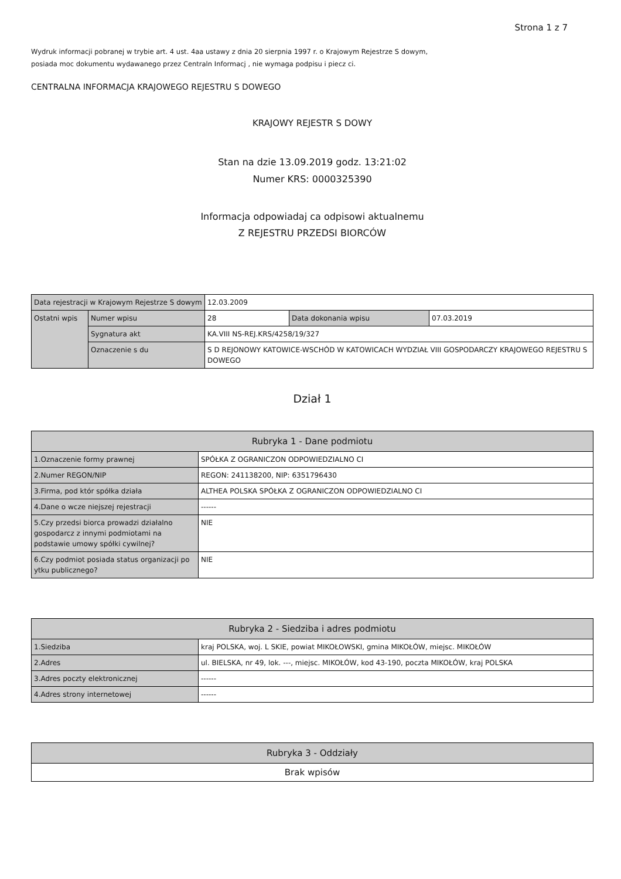Strona 1 z 7
Wydruk informacji pobranej w trybie art. 4 ust. 4aa ustawy z dnia 20 sierpnia 1997 r. o Krajowym Rejestrze S dowym,
posiada moc dokumentu wydawanego przez Centraln Informacj , nie wymaga podpisu i piecz ci.
CENTRALNA INFORMACJA KRAJOWEGO REJESTRU S DOWEGO
KRAJOWY REJESTR S DOWY
Stan na dzie 13.09.2019 godz. 13:21:02
Numer KRS: 0000325390
Informacja odpowiadaj ca odpisowi aktualnemu
Z REJESTRU PRZEDSI BIORCÓW
| Data rejestracji w Krajowym Rejestrze S dowym | | 12.03.2009 | | |
| Ostatni wpis | Numer wpisu | 28 | Data dokonania wpisu | 07.03.2019 |
| | Sygnatura akt | KA.VIII NS-REJ.KRS/4258/19/327 | | |
| | Oznaczenie s du | S D REJONOWY KATOWICE-WSCHÓD W KATOWICACH WYDZIAŁ VIII GOSPODARCZY KRAJOWEGO REJESTRU S DOWEGO | | |
Dział 1
| Rubryka 1 - Dane podmiotu | |
| --- | --- |
| 1.Oznaczenie formy prawnej | SPÓŁKA Z OGRANICZON ODPOWIEDZIALNO CI |
| 2.Numer REGON/NIP | REGON: 241138200, NIP: 6351796430 |
| 3.Firma, pod któr spółka działa | ALTHEA POLSKA SPÓŁKA Z OGRANICZON ODPOWIEDZIALNO CI |
| 4.Dane o wcze niejszej rejestracji | ------ |
| 5.Czy przedsi biorca prowadzi działalno gospodarcz z innymi podmiotami na podstawie umowy spółki cywilnej? | NIE |
| 6.Czy podmiot posiada status organizacji po ytku publicznego? | NIE |
| Rubryka 2 - Siedziba i adres podmiotu | |
| --- | --- |
| 1.Siedziba | kraj POLSKA, woj. L SKIE, powiat MIKOŁOWSKI, gmina MIKOŁÓW, miejsc. MIKOŁÓW |
| 2.Adres | ul. BIELSKA, nr 49, lok. ---, miejsc. MIKOŁÓW, kod 43-190, poczta MIKOŁÓW, kraj POLSKA |
| 3.Adres poczty elektronicznej | ------ |
| 4.Adres strony internetowej | ------ |
| Rubryka 3 - Oddziały |
| --- |
| Brak wpisów |